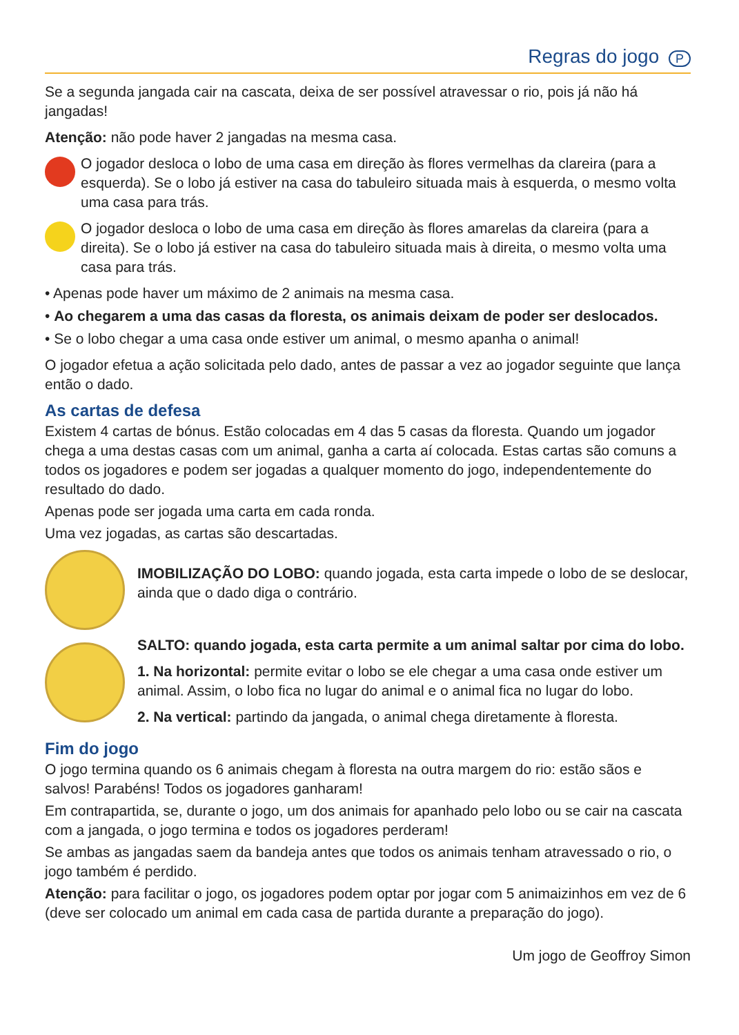Regras do jogo P
Se a segunda jangada cair na cascata, deixa de ser possível atravessar o rio, pois já não há jangadas!
Atenção: não pode haver 2 jangadas na mesma casa.
O jogador desloca o lobo de uma casa em direção às flores vermelhas da clareira (para a esquerda). Se o lobo já estiver na casa do tabuleiro situada mais à esquerda, o mesmo volta uma casa para trás.
O jogador desloca o lobo de uma casa em direção às flores amarelas da clareira (para a direita). Se o lobo já estiver na casa do tabuleiro situada mais à direita, o mesmo volta uma casa para trás.
• Apenas pode haver um máximo de 2 animais na mesma casa.
• Ao chegarem a uma das casas da floresta, os animais deixam de poder ser deslocados.
• Se o lobo chegar a uma casa onde estiver um animal, o mesmo apanha o animal!
O jogador efetua a ação solicitada pelo dado, antes de passar a vez ao jogador seguinte que lança então o dado.
As cartas de defesa
Existem 4 cartas de bónus. Estão colocadas em 4 das 5 casas da floresta. Quando um jogador chega a uma destas casas com um animal, ganha a carta aí colocada. Estas cartas são comuns a todos os jogadores e podem ser jogadas a qualquer momento do jogo, independentemente do resultado do dado.
Apenas pode ser jogada uma carta em cada ronda.
Uma vez jogadas, as cartas são descartadas.
IMOBILIZAÇÃO DO LOBO: quando jogada, esta carta impede o lobo de se deslocar, ainda que o dado diga o contrário.
SALTO: quando jogada, esta carta permite a um animal saltar por cima do lobo.
1. Na horizontal: permite evitar o lobo se ele chegar a uma casa onde estiver um animal. Assim, o lobo fica no lugar do animal e o animal fica no lugar do lobo.
2. Na vertical: partindo da jangada, o animal chega diretamente à floresta.
Fim do jogo
O jogo termina quando os 6 animais chegam à floresta na outra margem do rio: estão sãos e salvos! Parabéns! Todos os jogadores ganharam!
Em contrapartida, se, durante o jogo, um dos animais for apanhado pelo lobo ou se cair na cascata com a jangada, o jogo termina e todos os jogadores perderam!
Se ambas as jangadas saem da bandeja antes que todos os animais tenham atravessado o rio, o jogo também é perdido.
Atenção: para facilitar o jogo, os jogadores podem optar por jogar com 5 animaizinhos em vez de 6 (deve ser colocado um animal em cada casa de partida durante a preparação do jogo).
Um jogo de Geoffroy Simon